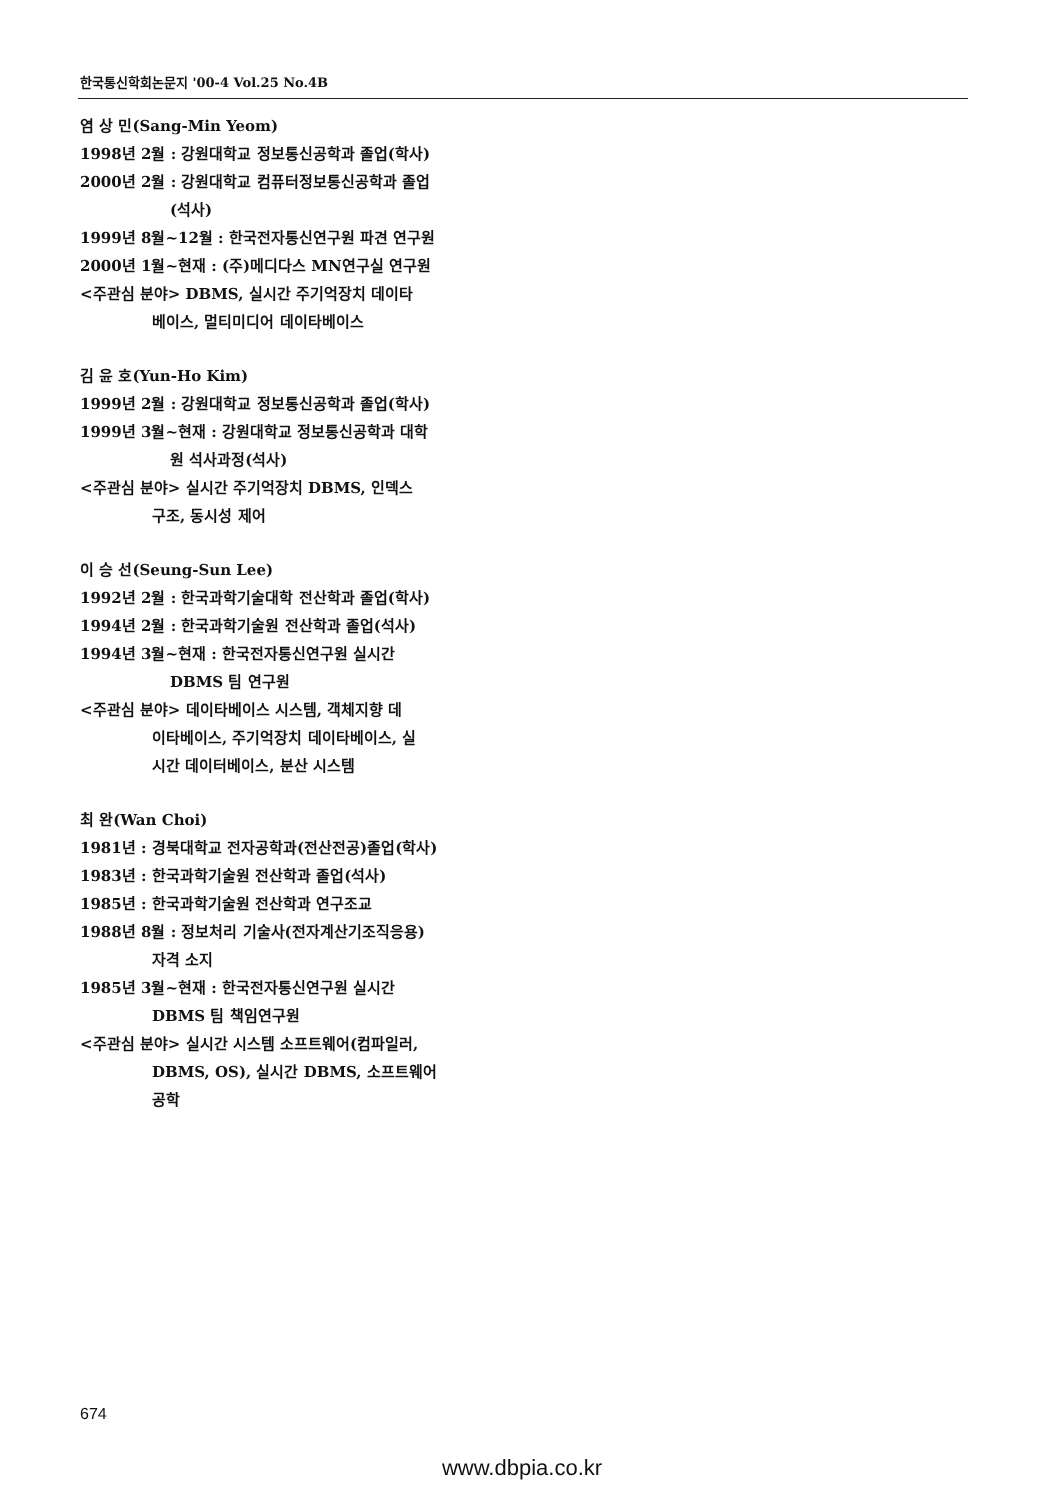한국통신학회논문지 '00-4 Vol.25 No.4B
염 상 민(Sang-Min Yeom)
1998년 2월 : 강원대학교 정보통신공학과 졸업(학사)
2000년 2월 : 강원대학교 컴퓨터정보통신공학과 졸업
(석사)
1999년 8월~12월 : 한국전자통신연구원 파견 연구원
2000년 1월~현재 : (주)메디다스 MN연구실 연구원
<주관심 분야> DBMS, 실시간 주기억장치 데이타
베이스, 멀티미디어 데이타베이스
김 윤 호(Yun-Ho Kim)
1999년 2월 : 강원대학교 정보통신공학과 졸업(학사)
1999년 3월~현재 : 강원대학교 정보통신공학과 대학
원 석사과정(석사)
<주관심 분야> 실시간 주기억장치 DBMS, 인덱스
구조, 동시성 제어
이 승 선(Seung-Sun Lee)
1992년 2월 : 한국과학기술대학 전산학과 졸업(학사)
1994년 2월 : 한국과학기술원 전산학과 졸업(석사)
1994년 3월~현재 : 한국전자통신연구원 실시간
DBMS 팀 연구원
<주관심 분야> 데이타베이스 시스템, 객체지향 데
이타베이스, 주기억장치 데이타베이스, 실
시간 데이터베이스, 분산 시스템
최 완(Wan Choi)
1981년 : 경북대학교 전자공학과(전산전공)졸업(학사)
1983년 : 한국과학기술원 전산학과 졸업(석사)
1985년 : 한국과학기술원 전산학과 연구조교
1988년 8월 : 정보처리 기술사(전자계산기조직응용)
자격 소지
1985년 3월~현재 : 한국전자통신연구원 실시간
DBMS 팀 책임연구원
<주관심 분야> 실시간 시스템 소프트웨어(컴파일러,
DBMS, OS), 실시간 DBMS, 소프트웨어
공학
674
www.dbpia.co.kr